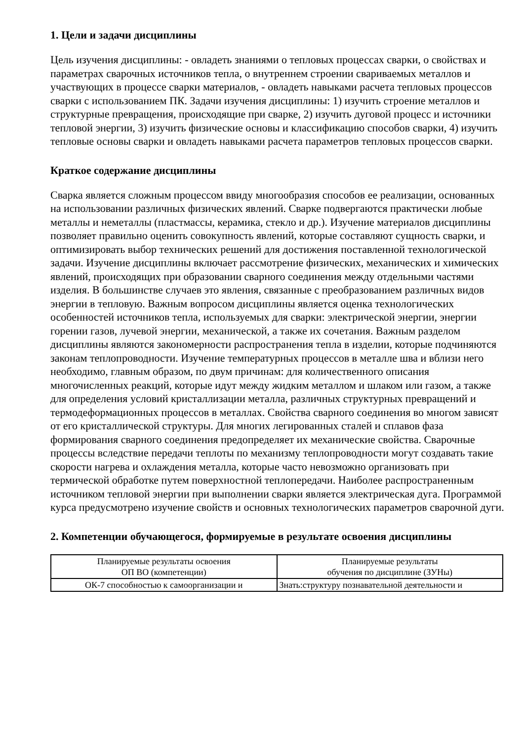1. Цели и задачи дисциплины
Цель изучения дисциплины: - овладеть знаниями о тепловых процессах сварки, о свойствах и параметрах сварочных источников тепла, о внутреннем строении свариваемых металлов и участвующих в процессе сварки материалов, - овладеть навыками расчета тепловых процессов сварки с использованием ПК. Задачи изучения дисциплины: 1) изучить строение металлов и структурные превращения, происходящие при сварке, 2) изучить дуговой процесс и источники тепловой энергии, 3) изучить физические основы и классификацию способов сварки, 4) изучить тепловые основы сварки и овладеть навыками расчета параметров тепловых процессов сварки.
Краткое содержание дисциплины
Сварка является сложным процессом ввиду многообразия способов ее реализации, основанных на использовании различных физических явлений. Сварке подвергаются практически любые металлы и неметаллы (пластмассы, керамика, стекло и др.). Изучение материалов дисциплины позволяет правильно оценить совокупность явлений, которые составляют сущность сварки, и оптимизировать выбор технических решений для достижения поставленной технологической задачи. Изучение дисциплины включает рассмотрение физических, механических и химических явлений, происходящих при образовании сварного соединения между отдельными частями изделия. В большинстве случаев это явления, связанные с преобразованием различных видов энергии в тепловую. Важным вопросом дисциплины является оценка технологических особенностей источников тепла, используемых для сварки: электрической энергии, энергии горении газов, лучевой энергии, механической, а также их сочетания. Важным разделом дисциплины являются закономерности распространения тепла в изделии, которые подчиняются законам теплопроводности. Изучение температурных процессов в металле шва и вблизи него необходимо, главным образом, по двум причинам: для количественного описания многочисленных реакций, которые идут между жидким металлом и шлаком или газом, а также для определения условий кристаллизации металла, различных структурных превращений и термодеформационных процессов в металлах. Свойства сварного соединения во многом зависят от его кристаллической структуры. Для многих легированных сталей и сплавов фаза формирования сварного соединения предопределяет их механические свойства. Сварочные процессы вследствие передачи теплоты по механизму теплопроводности могут создавать такие скорости нагрева и охлаждения металла, которые часто невозможно организовать при термической обработке путем поверхностной теплопередачи. Наиболее распространенным источником тепловой энергии при выполнении сварки является электрическая дуга. Программой курса предусмотрено изучение свойств и основных технологических параметров сварочной дуги.
2. Компетенции обучающегося, формируемые в результате освоения дисциплины
| Планируемые результаты освоения ОП ВО (компетенции) | Планируемые результаты обучения по дисциплине (ЗУНы) |
| --- | --- |
| ОК-7 способностью к самоорганизации и | Знать:структуру познавательной деятельности и |